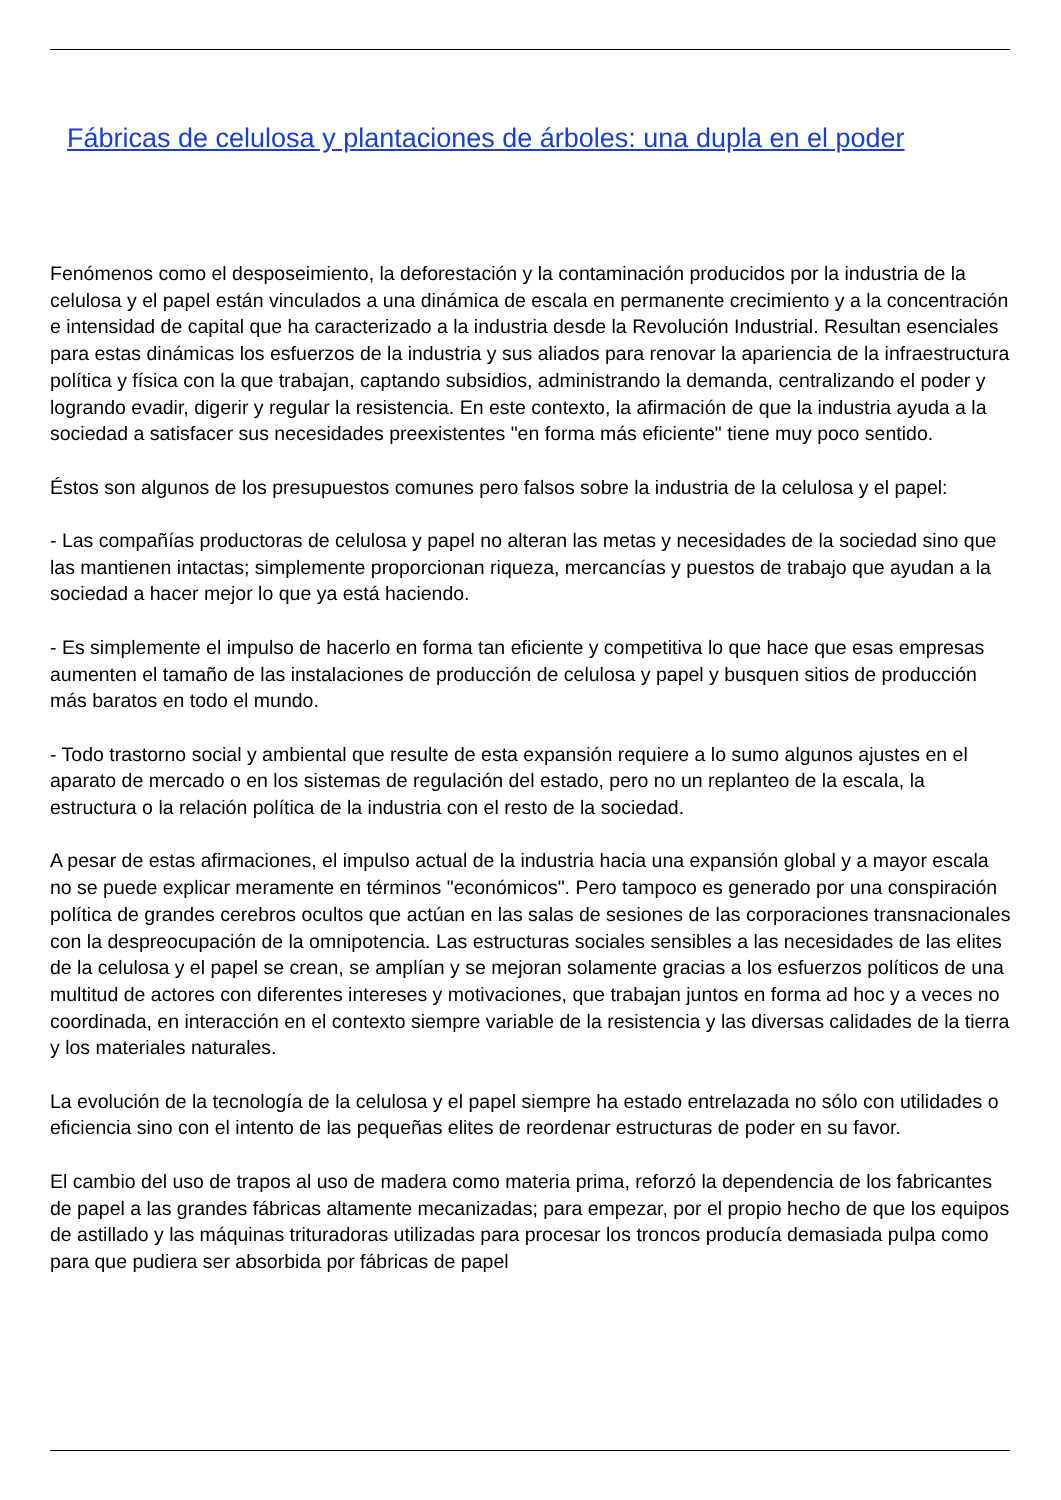Fábricas de celulosa y plantaciones de árboles: una dupla en el poder
Fenómenos como el desposeimiento, la deforestación y la contaminación producidos por la industria de la celulosa y el papel están vinculados a una dinámica de escala en permanente crecimiento y a la concentración e intensidad de capital que ha caracterizado a la industria desde la Revolución Industrial. Resultan esenciales para estas dinámicas los esfuerzos de la industria y sus aliados para renovar la apariencia de la infraestructura política y física con la que trabajan, captando subsidios, administrando la demanda, centralizando el poder y logrando evadir, digerir y regular la resistencia. En este contexto, la afirmación de que la industria ayuda a la sociedad a satisfacer sus necesidades preexistentes "en forma más eficiente" tiene muy poco sentido.
Éstos son algunos de los presupuestos comunes pero falsos sobre la industria de la celulosa y el papel:
- Las compañías productoras de celulosa y papel no alteran las metas y necesidades de la sociedad sino que las mantienen intactas; simplemente proporcionan riqueza, mercancías y puestos de trabajo que ayudan a la sociedad a hacer mejor lo que ya está haciendo.
- Es simplemente el impulso de hacerlo en forma tan eficiente y competitiva lo que hace que esas empresas aumenten el tamaño de las instalaciones de producción de celulosa y papel y busquen sitios de producción más baratos en todo el mundo.
- Todo trastorno social y ambiental que resulte de esta expansión requiere a lo sumo algunos ajustes en el aparato de mercado o en los sistemas de regulación del estado, pero no un replanteo de la escala, la estructura o la relación política de la industria con el resto de la sociedad.
A pesar de estas afirmaciones, el impulso actual de la industria hacia una expansión global y a mayor escala no se puede explicar meramente en términos "económicos". Pero tampoco es generado por una conspiración política de grandes cerebros ocultos que actúan en las salas de sesiones de las corporaciones transnacionales con la despreocupación de la omnipotencia. Las estructuras sociales sensibles a las necesidades de las elites de la celulosa y el papel se crean, se amplían y se mejoran solamente gracias a los esfuerzos políticos de una multitud de actores con diferentes intereses y motivaciones, que trabajan juntos en forma ad hoc y a veces no coordinada, en interacción en el contexto siempre variable de la resistencia y las diversas calidades de la tierra y los materiales naturales.
La evolución de la tecnología de la celulosa y el papel siempre ha estado entrelazada no sólo con utilidades o eficiencia sino con el intento de las pequeñas elites de reordenar estructuras de poder en su favor.
El cambio del uso de trapos al uso de madera como materia prima, reforzó la dependencia de los fabricantes de papel a las grandes fábricas altamente mecanizadas; para empezar, por el propio hecho de que los equipos de astillado y las máquinas trituradoras utilizadas para procesar los troncos producía demasiada pulpa como para que pudiera ser absorbida por fábricas de papel